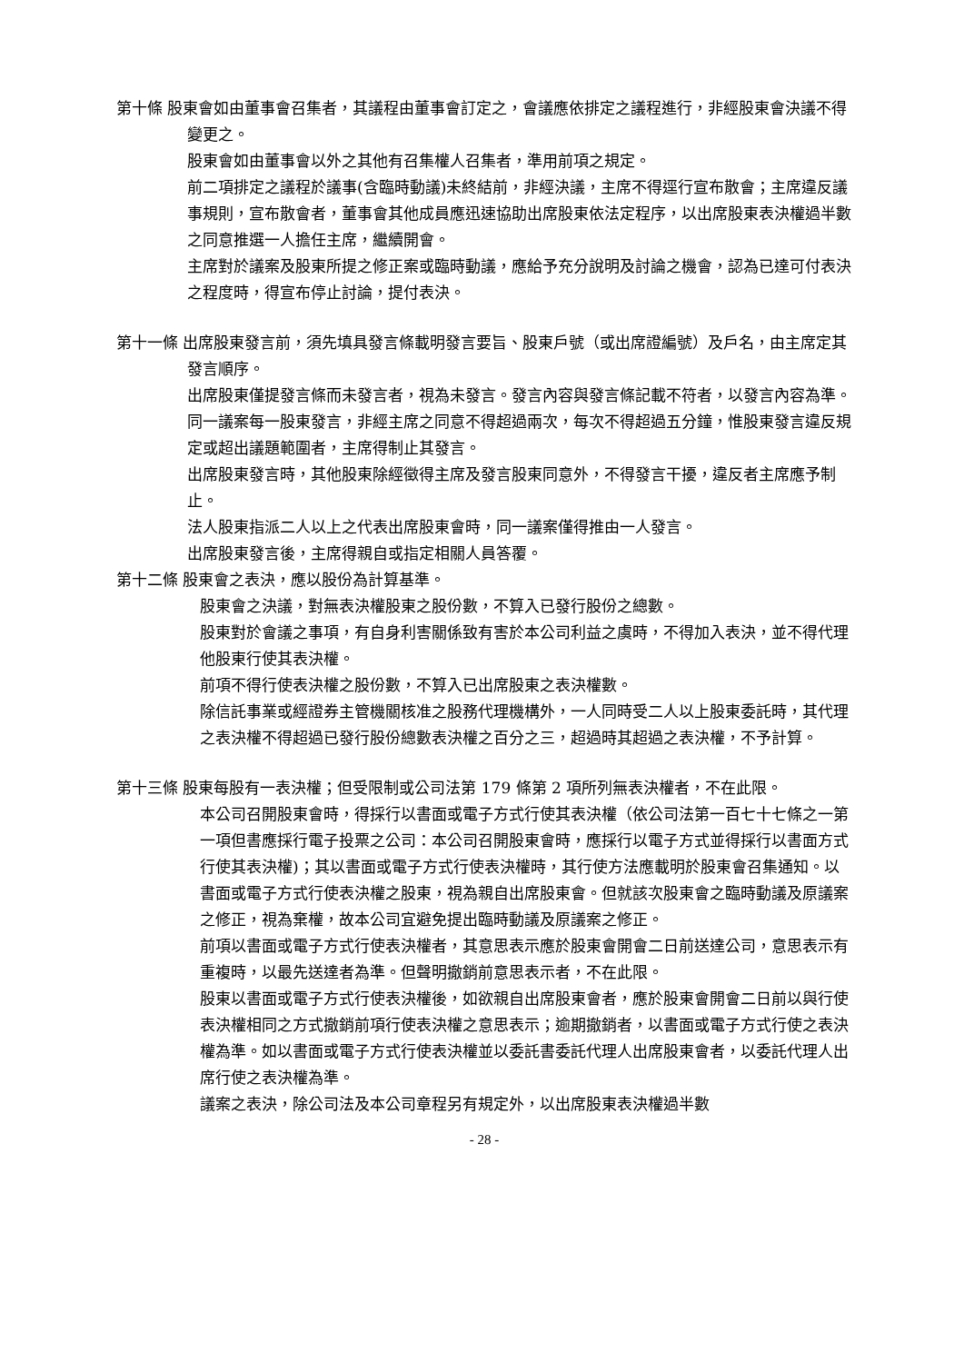第十條 股東會如由董事會召集者，其議程由董事會訂定之，會議應依排定之議程進行，非經股東會決議不得變更之。
股東會如由董事會以外之其他有召集權人召集者，準用前項之規定。
前二項排定之議程於議事(含臨時動議)未終結前，非經決議，主席不得逕行宣布散會；主席違反議事規則，宣布散會者，董事會其他成員應迅速協助出席股東依法定程序，以出席股東表決權過半數之同意推選一人擔任主席，繼續開會。
主席對於議案及股東所提之修正案或臨時動議，應給予充分說明及討論之機會，認為已達可付表決之程度時，得宣布停止討論，提付表決。
第十一條 出席股東發言前，須先填具發言條載明發言要旨、股東戶號（或出席證編號）及戶名，由主席定其發言順序。
出席股東僅提發言條而未發言者，視為未發言。發言內容與發言條記載不符者，以發言內容為準。
同一議案每一股東發言，非經主席之同意不得超過兩次，每次不得超過五分鐘，惟股東發言違反規定或超出議題範圍者，主席得制止其發言。
出席股東發言時，其他股東除經徵得主席及發言股東同意外，不得發言干擾，違反者主席應予制止。
法人股東指派二人以上之代表出席股東會時，同一議案僅得推由一人發言。
出席股東發言後，主席得親自或指定相關人員答覆。
第十二條 股東會之表決，應以股份為計算基準。
股東會之決議，對無表決權股東之股份數，不算入已發行股份之總數。
股東對於會議之事項，有自身利害關係致有害於本公司利益之虞時，不得加入表決，並不得代理他股東行使其表決權。
前項不得行使表決權之股份數，不算入已出席股東之表決權數。
除信託事業或經證券主管機關核准之股務代理機構外，一人同時受二人以上股東委託時，其代理之表決權不得超過已發行股份總數表決權之百分之三，超過時其超過之表決權，不予計算。
第十三條 股東每股有一表決權；但受限制或公司法第 179 條第 2 項所列無表決權者，不在此限。
本公司召開股東會時，得採行以書面或電子方式行使其表決權（依公司法第一百七十七條之一第一項但書應採行電子投票之公司：本公司召開股東會時，應採行以電子方式並得採行以書面方式行使其表決權)；其以書面或電子方式行使表決權時，其行使方法應載明於股東會召集通知。以書面或電子方式行使表決權之股東，視為親自出席股東會。但就該次股東會之臨時動議及原議案之修正，視為棄權，故本公司宜避免提出臨時動議及原議案之修正。
前項以書面或電子方式行使表決權者，其意思表示應於股東會開會二日前送達公司，意思表示有重複時，以最先送達者為準。但聲明撤銷前意思表示者，不在此限。
股東以書面或電子方式行使表決權後，如欲親自出席股東會者，應於股東會開會二日前以與行使表決權相同之方式撤銷前項行使表決權之意思表示；逾期撤銷者，以書面或電子方式行使之表決權為準。如以書面或電子方式行使表決權並以委託書委託代理人出席股東會者，以委託代理人出席行使之表決權為準。
議案之表決，除公司法及本公司章程另有規定外，以出席股東表決權過半數
- 28 -